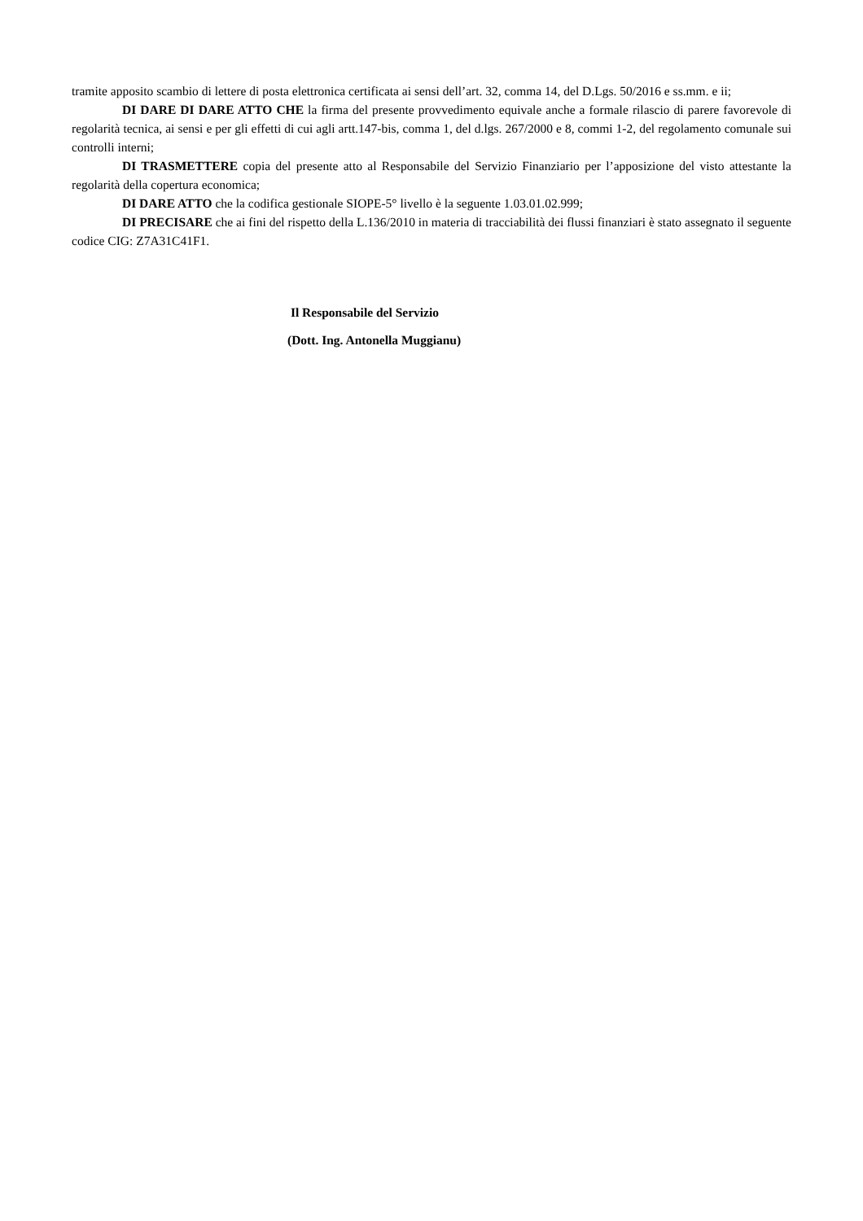tramite apposito scambio di lettere di posta elettronica certificata ai sensi dell’art. 32, comma 14, del D.Lgs. 50/2016 e ss.mm. e ii;
DI DARE DI DARE ATTO CHE la firma del presente provvedimento equivale anche a formale rilascio di parere favorevole di regolarità tecnica, ai sensi e per gli effetti di cui agli artt.147-bis, comma 1, del d.lgs. 267/2000 e 8, commi 1-2, del regolamento comunale sui controlli interni;
DI TRASMETTERE copia del presente atto al Responsabile del Servizio Finanziario per l’apposizione del visto attestante la regolarità della copertura economica;
DI DARE ATTO che la codifica gestionale SIOPE-5° livello è la seguente 1.03.01.02.999;
DI PRECISARE che ai fini del rispetto della L.136/2010 in materia di tracciabilità dei flussi finanziari è stato assegnato il seguente codice CIG: Z7A31C41F1.
Il Responsabile del Servizio
(Dott. Ing. Antonella Muggianu)